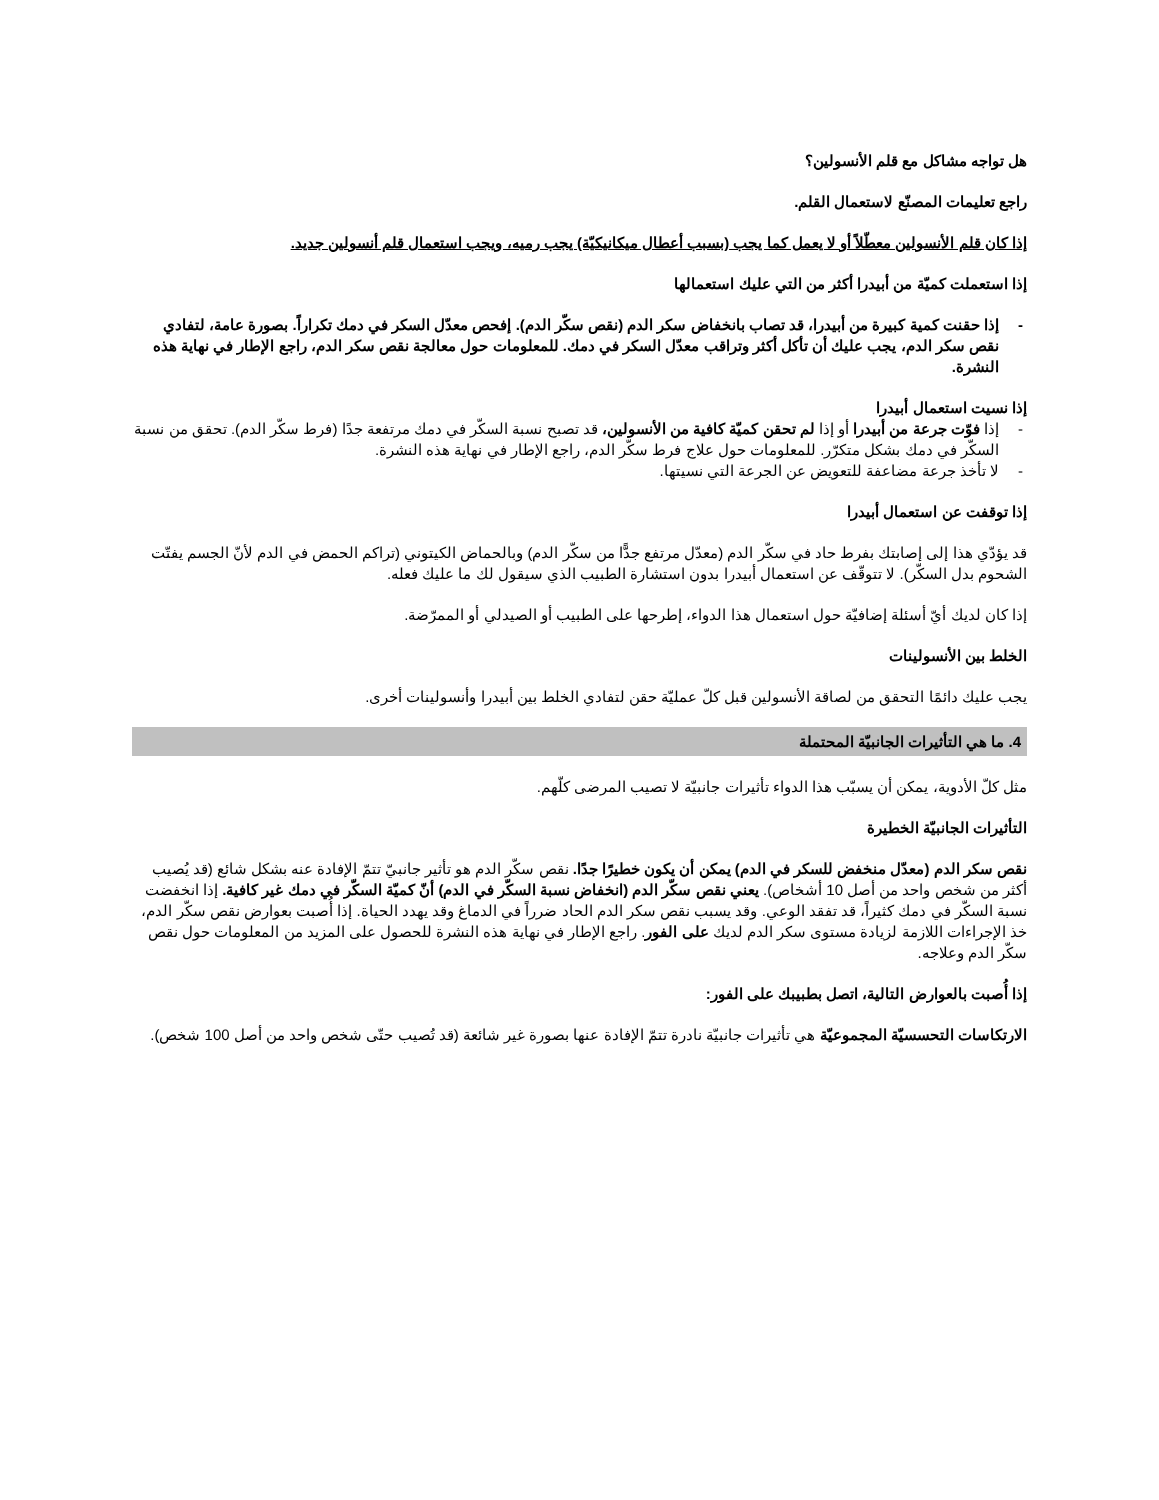هل تواجه مشاكل مع قلم الأنسولين؟
راجع تعليمات المصنّع لاستعمال القلم.
إذا كان قلم الأنسولين معطّلاً أو لا يعمل كما يجب (بسبب أعطال ميكانيكيّة) يجب رميه، ويجب استعمال قلم أنسولين جديد.
إذا استعملت كميّة من أبيدرا أكثر من التي عليك استعمالها
- إذا حقنت كمية كبيرة من أبيدرا، قد تصاب بانخفاض سكر الدم (نقص سكّر الدم). إفحص معدّل السكر في دمك تكراراً. بصورة عامة، لتفادي نقص سكر الدم، يجب عليك أن تأكل أكثر وتراقب معدّل السكر في دمك. للمعلومات حول معالجة نقص سكر الدم، راجع الإطار في نهاية هذه النشرة.
إذا نسيت استعمال أبيدرا
- إذا فوّت جرعة من أبيدرا أو إذا لم تحقن كميّة كافية من الأنسولين، قد تصبح نسبة السكّر في دمك مرتفعة جدًا (فرط سكّر الدم). تحقق من نسبة السكّر في دمك بشكل متكرّر. للمعلومات حول علاج فرط سكّر الدم، راجع الإطار في نهاية هذه النشرة.
- لا تأخذ جرعة مضاعفة للتعويض عن الجرعة التي نسيتها.
إذا توقفت عن استعمال أبيدرا
قد يؤدّي هذا إلى إصابتك بفرط حاد في سكّر الدم (معدّل مرتفع جدًّا من سكّر الدم) وبالحماض الكيتوني (تراكم الحمض في الدم لأنّ الجسم يفتّت الشحوم بدل السكّر). لا تتوقّف عن استعمال أبيدرا بدون استشارة الطبيب الذي سيقول لك ما عليك فعله.
إذا كان لديك أيّ أسئلة إضافيّة حول استعمال هذا الدواء، إطرحها على الطبيب أو الصيدلي أو الممرّضة.
الخلط بين الأنسولينات
يجب عليك دائمًا التحقق من لصاقة الأنسولين قبل كلّ عمليّة حقن لتفادي الخلط بين أبيدرا وأنسولينات أخرى.
4. ما هي التأثيرات الجانبيّة المحتملة
مثل كلّ الأدوية، يمكن أن يسبّب هذا الدواء تأثيرات جانبيّة لا تصيب المرضى كلّهم.
التأثيرات الجانبيّة الخطيرة
نقص سكر الدم (معدّل منخفض للسكر في الدم) يمكن أن يكون خطيرًا جدًا. نقص سكّر الدم هو تأثير جانبيّ تتمّ الإفادة عنه بشكل شائع (قد يُصيب أكثر من شخص واحد من أصل 10 أشخاص). يعني نقص سكّر الدم (انخفاض نسبة السكّر في الدم) أنّ كميّة السكّر في دمك غير كافية. إذا انخفضت نسبة السكّر في دمك كثيراً، قد تفقد الوعي. وقد يسبب نقص سكر الدم الحاد ضرراً في الدماغ وقد يهدد الحياة. إذا أُصبت بعوارض نقص سكّر الدم، خذ الإجراءات اللازمة لزيادة مستوى سكر الدم لديك على الفور. راجع الإطار في نهاية هذه النشرة للحصول على المزيد من المعلومات حول نقص سكّر الدم وعلاجه.
إذا أُصبت بالعوارض التالية، اتصل بطبيبك على الفور:
الارتكاسات التحسسيّة المجموعيّة هي تأثيرات جانبيّة نادرة تتمّ الإفادة عنها بصورة غير شائعة (قد تُصيب حتّى شخص واحد من أصل 100 شخص).